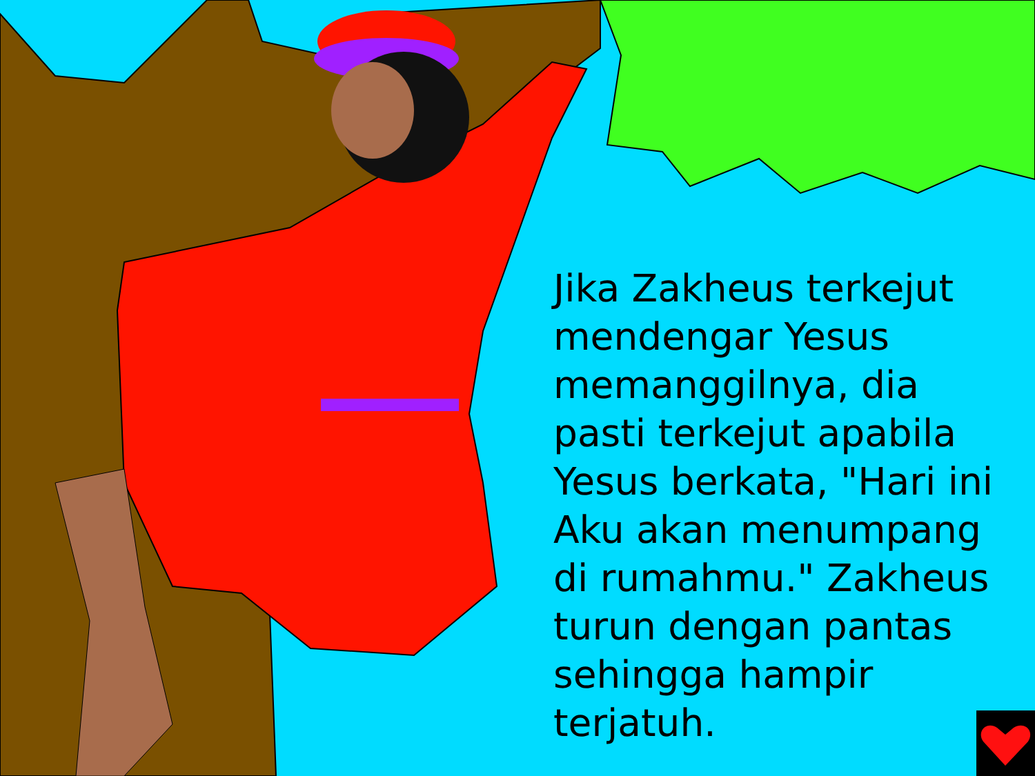Jika Zakheus terkejut mendengar Yesus memanggilnya, dia pasti terkejut apabila Yesus berkata, "Hari ini Aku akan menumpang di rumahmu." Zakheus turun dengan pantas sehingga hampir terjatuh.